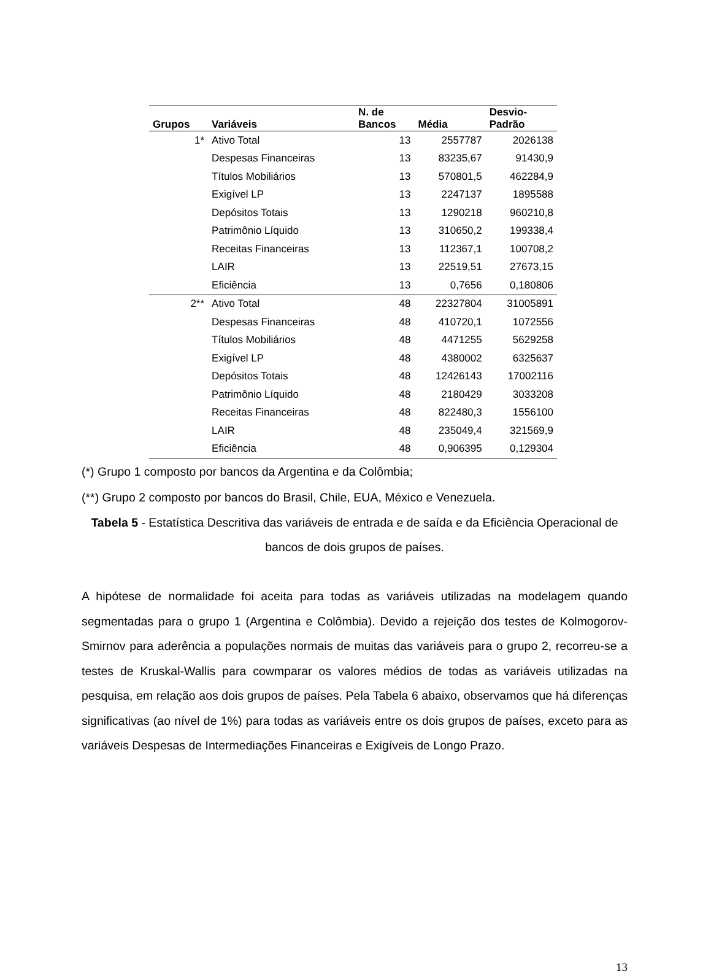| Grupos | Variáveis | N. de Bancos | Média | Desvio- Padrão |
| --- | --- | --- | --- | --- |
| 1* | Ativo Total | 13 | 2557787 | 2026138 |
| | Despesas Financeiras | 13 | 83235,67 | 91430,9 |
| | Títulos Mobiliários | 13 | 570801,5 | 462284,9 |
| | Exigível LP | 13 | 2247137 | 1895588 |
| | Depósitos Totais | 13 | 1290218 | 960210,8 |
| | Patrimônio Líquido | 13 | 310650,2 | 199338,4 |
| | Receitas Financeiras | 13 | 112367,1 | 100708,2 |
| | LAIR | 13 | 22519,51 | 27673,15 |
| | Eficiência | 13 | 0,7656 | 0,180806 |
| 2** | Ativo Total | 48 | 22327804 | 31005891 |
| | Despesas Financeiras | 48 | 410720,1 | 1072556 |
| | Títulos Mobiliários | 48 | 4471255 | 5629258 |
| | Exigível LP | 48 | 4380002 | 6325637 |
| | Depósitos Totais | 48 | 12426143 | 17002116 |
| | Patrimônio Líquido | 48 | 2180429 | 3033208 |
| | Receitas Financeiras | 48 | 822480,3 | 1556100 |
| | LAIR | 48 | 235049,4 | 321569,9 |
| | Eficiência | 48 | 0,906395 | 0,129304 |
(*) Grupo 1 composto por bancos da Argentina e da Colômbia;
(**) Grupo 2 composto por bancos do Brasil, Chile, EUA, México e Venezuela.
Tabela 5 - Estatística Descritiva das variáveis de entrada e de saída e da Eficiência Operacional de bancos de dois grupos de países.
A hipótese de normalidade foi aceita para todas as variáveis utilizadas na modelagem quando segmentadas para o grupo 1 (Argentina e Colômbia). Devido a rejeição dos testes de Kolmogorov-Smirnov para aderência a populações normais de muitas das variáveis para o grupo 2, recorreu-se a testes de Kruskal-Wallis para cowmparar os valores médios de todas as variáveis utilizadas na pesquisa, em relação aos dois grupos de países. Pela Tabela 6 abaixo, observamos que há diferenças significativas (ao nível de 1%) para todas as variáveis entre os dois grupos de países, exceto para as variáveis Despesas de Intermediações Financeiras e Exigíveis de Longo Prazo.
13